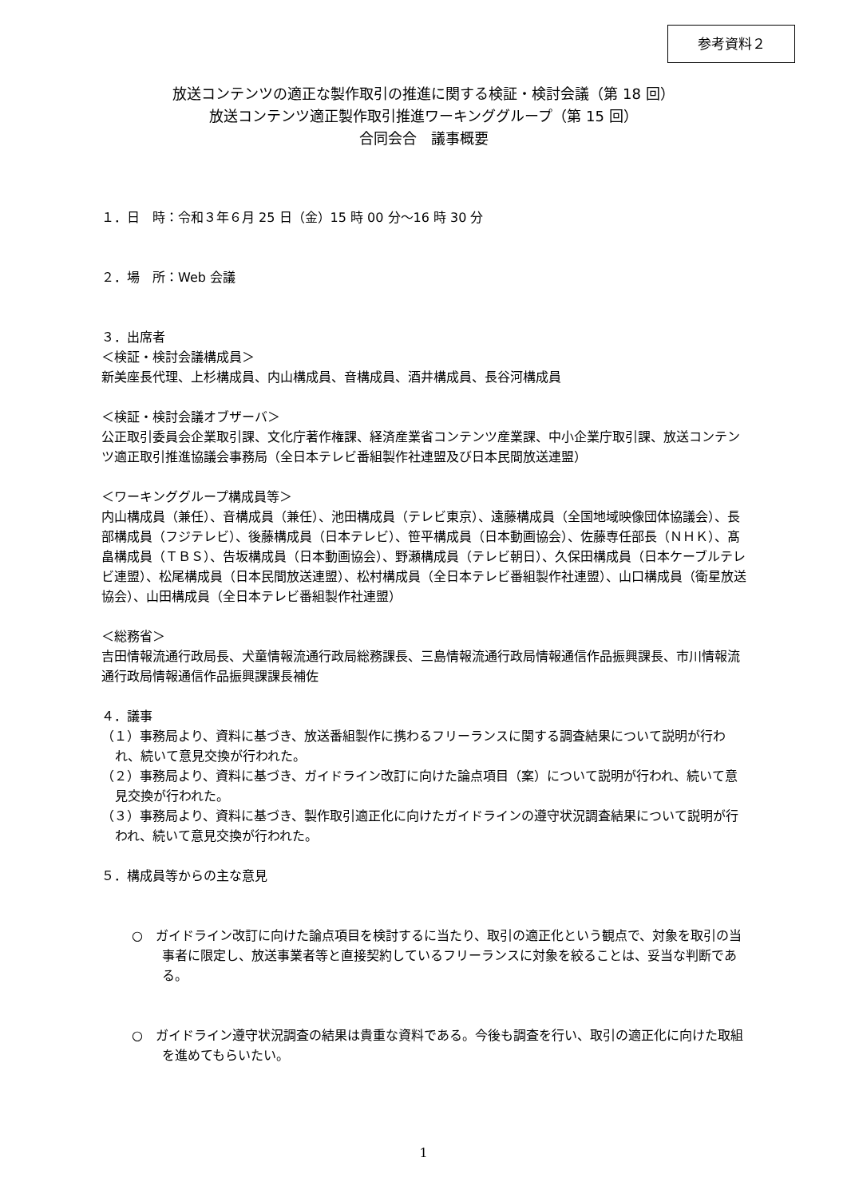参考資料２
放送コンテンツの適正な製作取引の推進に関する検証・検討会議（第 18 回）
放送コンテンツ適正製作取引推進ワーキンググループ（第 15 回）
合同会合　議事概要
１．日　時：令和３年６月 25 日（金）15 時 00 分～16 時 30 分
２．場　所：Web 会議
３．出席者
＜検証・検討会議構成員＞
新美座長代理、上杉構成員、内山構成員、音構成員、酒井構成員、長谷河構成員
＜検証・検討会議オブザーバ＞
公正取引委員会企業取引課、文化庁著作権課、経済産業省コンテンツ産業課、中小企業庁取引課、放送コンテンツ適正取引推進協議会事務局（全日本テレビ番組製作社連盟及び日本民間放送連盟）
＜ワーキンググループ構成員等＞
内山構成員（兼任）、音構成員（兼任）、池田構成員（テレビ東京）、遠藤構成員（全国地域映像団体協議会）、長部構成員（フジテレビ）、後藤構成員（日本テレビ）、笹平構成員（日本動画協会）、佐藤専任部長（ＮＨＫ）、髙畠構成員（ＴＢＳ）、告坂構成員（日本動画協会）、野瀬構成員（テレビ朝日）、久保田構成員（日本ケーブルテレビ連盟）、松尾構成員（日本民間放送連盟）、松村構成員（全日本テレビ番組製作社連盟）、山口構成員（衛星放送協会）、山田構成員（全日本テレビ番組製作社連盟）
＜総務省＞
吉田情報流通行政局長、犬童情報流通行政局総務課長、三島情報流通行政局情報通信作品振興課長、市川情報流通行政局情報通信作品振興課課長補佐
４．議事
（１）事務局より、資料に基づき、放送番組製作に携わるフリーランスに関する調査結果について説明が行われ、続いて意見交換が行われた。
（２）事務局より、資料に基づき、ガイドライン改訂に向けた論点項目（案）について説明が行われ、続いて意見交換が行われた。
（３）事務局より、資料に基づき、製作取引適正化に向けたガイドラインの遵守状況調査結果について説明が行われ、続いて意見交換が行われた。
５．構成員等からの主な意見
○　ガイドライン改訂に向けた論点項目を検討するに当たり、取引の適正化という観点で、対象を取引の当事者に限定し、放送事業者等と直接契約しているフリーランスに対象を絞ることは、妥当な判断である。
○　ガイドライン遵守状況調査の結果は貴重な資料である。今後も調査を行い、取引の適正化に向けた取組を進めてもらいたい。
1